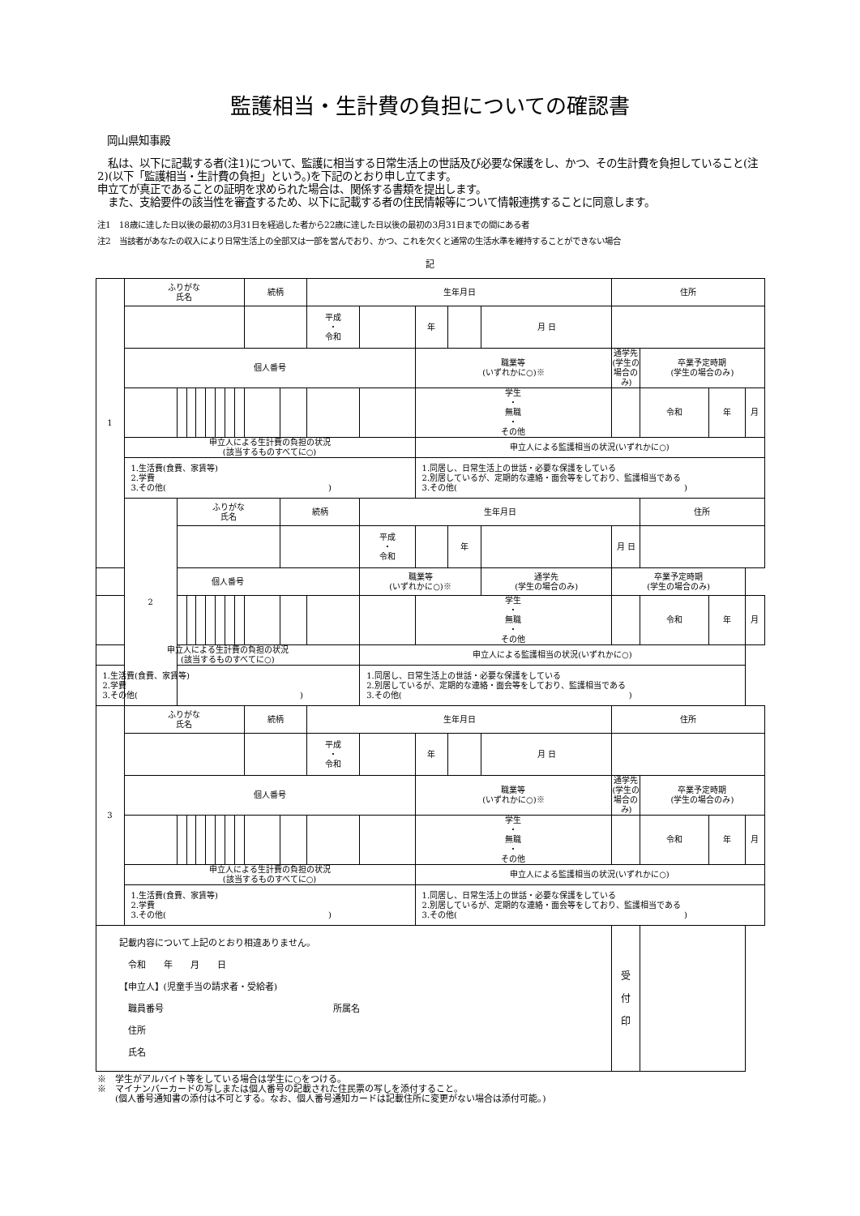監護相当・生計費の負担についての確認書
岡山県知事殿
　私は、以下に記載する者(注1)について、監護に相当する日常生活上の世話及び必要な保護をし、かつ、その生計費を負担していること(注2)(以下「監護相当・生計費の負担」という。)を下記のとおり申し立てます。
申立てが真正であることの証明を求められた場合は、関係する書類を提出します。
　また、支給要件の該当性を審査するため、以下に記載する者の住民情報等について情報連携することに同意します。
注1　18歳に達した日以後の最初の3月31日を経過した者から22歳に達した日以後の最初の3月31日までの間にある者
注2　当該者があなたの収入により日常生活上の全部又は一部を営んでおり、かつ、これを欠くと通常の生活水準を維持することができない場合
記
| 1 | ふりがな 氏名 | | | | | | | | 続柄 | | 生年月日 | | | | | 住所 | | | |
| | | | | | | | | | | | 平成 ・ 令和 | | 年 | | 月 日 | | | | |
| | 個人番号 | | | | | | | | | | | | 職業等 (いずれかに○)※ | | | 通学先 (学生の場合のみ) | 卒業予定時期 (学生の場合のみ) | | |
| | | | | | | | | | | | | | 学生 ・ 無職 ・ その他 | | | | 令和 | 年 | 月 |
| | 申立人による生計費の負担の状況 (該当するものすべてに○) | | | | | | | | | | | | 申立人による監護相当の状況(いずれかに○) | | | | | | |
| | 1.生活費(食費、家賃等) 2.学費 3.その他( ) | | | | | | | | | | | | 1.同居し、日常生活上の世話・必要な保護をしている 2.別居しているが、定期的な連絡・面会等をしており、監護相当である 3.その他( ) | | | | | | |
| | 2 | ふりがな 氏名 | | | | | | | | 続柄 | | 生年月日 | | | | | 住所 | | |
| | | | | | | | | | | | | 平成 ・ 令和 | | 年 | | 月 日 | | | |
| 個人番号 | | | | | | | | | | | | 職業等 (いずれかに○)※ | | | 通学先 (学生の場合のみ) | 卒業予定時期 (学生の場合のみ) | | | |
| | | | | | | | | | | | | | 学生 ・ 無職 ・ その他 | | | | 令和 | 年 | 月 |
| 申立人による生計費の負担の状況 (該当するものすべてに○) | | | | | | | | | | | | 申立人による監護相当の状況(いずれかに○) | | | | | | | |
| 1.生活費(食費、家賃等) 2.学費 3.その他( ) | | | | | | | | | | | | 1.同居し、日常生活上の世話・必要な保護をしている 2.別居しているが、定期的な連絡・面会等をしており、監護相当である 3.その他( ) | | | | | | | |
| 3 | ふりがな 氏名 | | | | | | | | 続柄 | | 生年月日 | | | | | 住所 | | | |
| | | | | | | | | | | | 平成 ・ 令和 | | 年 | | 月 日 | | | | |
| | 個人番号 | | | | | | | | | | | | 職業等 (いずれかに○)※ | | | 通学先 (学生の場合のみ) | 卒業予定時期 (学生の場合のみ) | | |
| | | | | | | | | | | | | | 学生 ・ 無職 ・ その他 | | | | 令和 | 年 | 月 |
| | 申立人による生計費の負担の状況 (該当するものすべてに○) | | | | | | | | | | | | 申立人による監護相当の状況(いずれかに○) | | | | | | |
| | 1.生活費(食費、家賃等) 2.学費 3.その他( ) | | | | | | | | | | | | 1.同居し、日常生活上の世話・必要な保護をしている 2.別居しているが、定期的な連絡・面会等をしており、監護相当である 3.その他( ) | | | | | | |
| 記載内容について上記のとおり相違ありません。 令和 年 月 日 【申立人】(児童手当の請求者・受給者) 職員番号 所属名 住所 氏名 | | | | | | | | | | | | | | | | 受 付 印 | | | |
※　学生がアルバイト等をしている場合は学生に○をつける。
※　マイナンバーカードの写しまたは個人番号の記載された住民票の写しを添付すること。
　　(個人番号通知書の添付は不可とする。なお、個人番号通知カードは記載住所に変更がない場合は添付可能。)